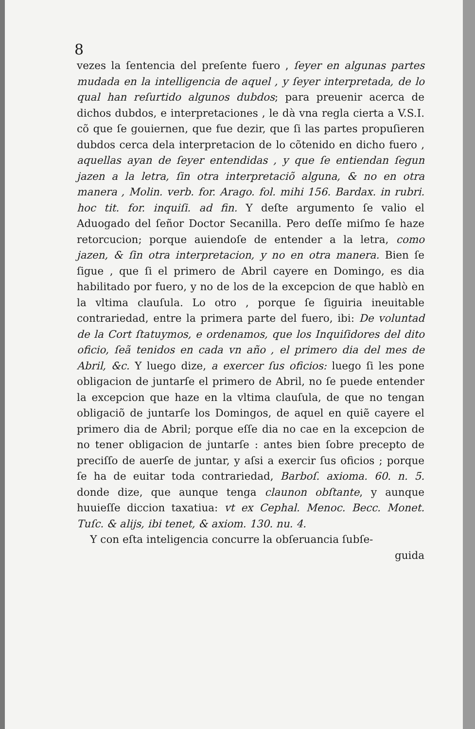8
vezes la ſentencia del preſente fuero , ſeyer en algunas partes mudada en la intelligencia de aquel , y ſeyer interpretada, de lo qual han reſurtido algunos dubdos; para preuenir acerca de dichos dubdos, e interpretaciones , le dà vna regla cierta a V.S.I. cõ que ſe gouiernen, que fue dezir, que ſi las partes propuſieren dubdos cerca dela interpretacion de lo cõtenido en dicho fuero , aquellas ayan de ſeyer entendidas , y que ſe entiendan ſegun jazen a la letra, ſin otra interpretaciõ alguna, & no en otra manera , Molin. verb. for. Arago. fol. mihi 156. Bardax. in rubri. hoc tit. for. inquiſi. ad fin. Y deſte argumento ſe valio el Aduogado del ſeñor Doctor Secanilla. Pero deſſe miſmo ſe haze retorcucion; porque auiendoſe de entender a la letra, como jazen, & ſin otra interpretacion, y no en otra manera. Bien ſe ſigue , que ſi el primero de Abril cayere en Domingo, es dia habilitado por fuero, y no de los de la excepcion de que hablò en la vltima clauſula. Lo otro , porque ſe ſiguiria ineuitable contrariedad, entre la primera parte del fuero, ibi: De voluntad de la Cort ſtatuymos, e ordenamos, que los Inquiſidores del dito oficio, ſeã tenidos en cada vn año , el primero dia del mes de Abril, &c. Y luego dize, a exercer ſus oficios: luego ſi les pone obligacion de juntarſe el primero de Abril, no ſe puede entender la excepcion que haze en la vltima clauſula, de que no tengan obligaciõ de juntarſe los Domingos, de aquel en quiẽ cayere el primero dia de Abril; porque eſſe dia no cae en la excepcion de no tener obligacion de juntarſe : antes bien ſobre precepto de preciſſo de auerſe de juntar, y aſsi a exercir ſus oficios ; porque ſe ha de euitar toda contrariedad, Barboſ. axioma. 60. n. 5. donde dize, que aunque tenga claunon obſtante, y aunque huuieſſe diccion taxatiua: vt ex Cephal. Menoc. Becc. Monet. Tuſc. & alijs, ibi tenet, & axiom. 130. nu. 4.
Y con eſta inteligencia concurre la obſeruancia ſubſe-
guida